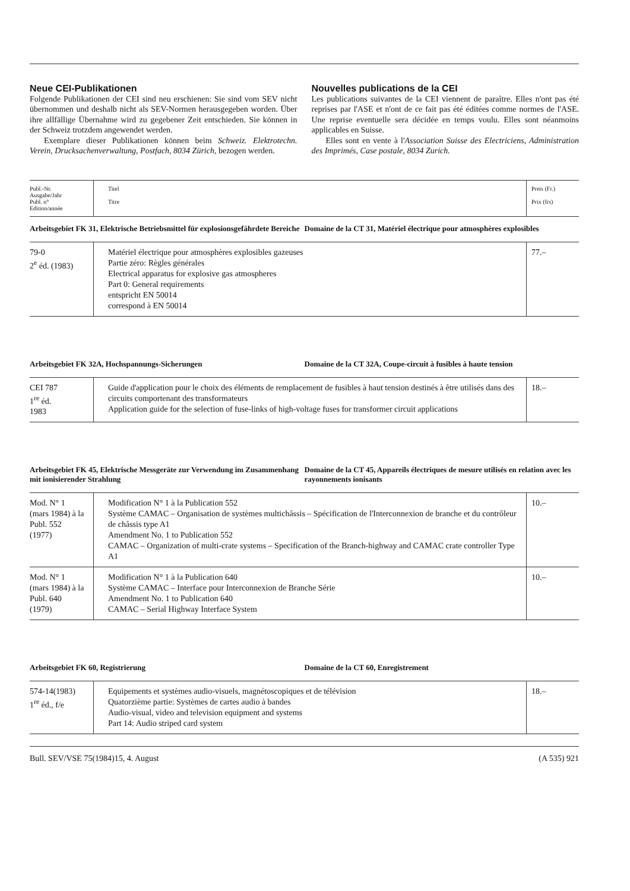Neue CEI-Publikationen
Folgende Publikationen der CEI sind neu erschienen: Sie sind vom SEV nicht übernommen und deshalb nicht als SEV-Normen herausgegeben worden. Über ihre allfällige Übernahme wird zu gegebener Zeit entschieden. Sie können in der Schweiz trotzdem angewendet werden.
Exemplare dieser Publikationen können beim Schweiz. Elektrotechn. Verein, Drucksachenverwaltung, Postfach, 8034 Zürich, bezogen werden.
Nouvelles publications de la CEI
Les publications suivantes de la CEI viennent de paraître. Elles n'ont pas été reprises par l'ASE et n'ont de ce fait pas été éditées comme normes de l'ASE. Une reprise eventuelle sera décidée en temps voulu. Elles sont néanmoins applicables en Suisse.
Elles sont en vente à l'Association Suisse des Electriciens, Administration des Imprimés, Case postale, 8034 Zurich.
| Publ.-Nr. Ausgabe/Jahr Publ. n° Edition/année | Titel Titre | Preis (Fr.) Prix (frs) |
| --- | --- | --- |
Arbeitsgebiet FK 31, Elektrische Betriebsmittel für explosionsgefährdete Bereiche
Domaine de la CT 31, Matériel électrique pour atmosphères explosibles
| 79-0 2<sup>e</sup> éd. (1983) | Matériel électrique pour atmosphères explosibles gazeuses Partie zéro: Règles générales Electrical apparatus for explosive gas atmospheres Part 0: General requirements entspricht EN 50014 correspond à EN 50014 | 77.– |
Arbeitsgebiet FK 32A, Hochspannungs-Sicherungen
Domaine de la CT 32A, Coupe-circuit à fusibles à haute tension
| CEI 787 1<sup>re</sup> éd. 1983 | Guide d'application pour le choix des éléments de remplacement de fusibles à haut tension destinés à être utilisés dans des circuits comportenant des transformateurs Application guide for the selection of fuse-links of high-voltage fuses for transformer circuit applications | 18.– |
Arbeitsgebiet FK 45, Elektrische Messgeräte zur Verwendung im Zusammenhang mit ionisierender Strahlung
Domaine de la CT 45, Appareils électriques de mesure utilisés en relation avec les rayonnements ionisants
| Mod. N° 1 (mars 1984) à la Publ. 552 (1977) | Modification N° 1 à la Publication 552 Système CAMAC – Organisation de systèmes multichâssis – Spécification de l'Interconnexion de branche et du contrôleur de châssis type A1 Amendment No. 1 to Publication 552 CAMAC – Organization of multi-crate systems – Specification of the Branch-highway and CAMAC crate controller Type A1 | 10.– |
| Mod. N° 1 (mars 1984) à la Publ. 640 (1979) | Modification N° 1 à la Publication 640 Système CAMAC – Interface pour Interconnexion de Branche Série Amendment No. 1 to Publication 640 CAMAC – Serial Highway Interface System | 10.– |
Arbeitsgebiet FK 60, Registrierung
Domaine de la CT 60, Enregistrement
| 574-14(1983) 1<sup>re</sup> éd., f/e | Equipements et systèmes audio-visuels, magnétoscopiques et de télévision Quatorzième partie: Systèmes de cartes audio à bandes Audio-visual, video and television equipment and systems Part 14: Audio striped card system | 18.– |
Bull. SEV/VSE 75(1984)15, 4. August (A 535) 921